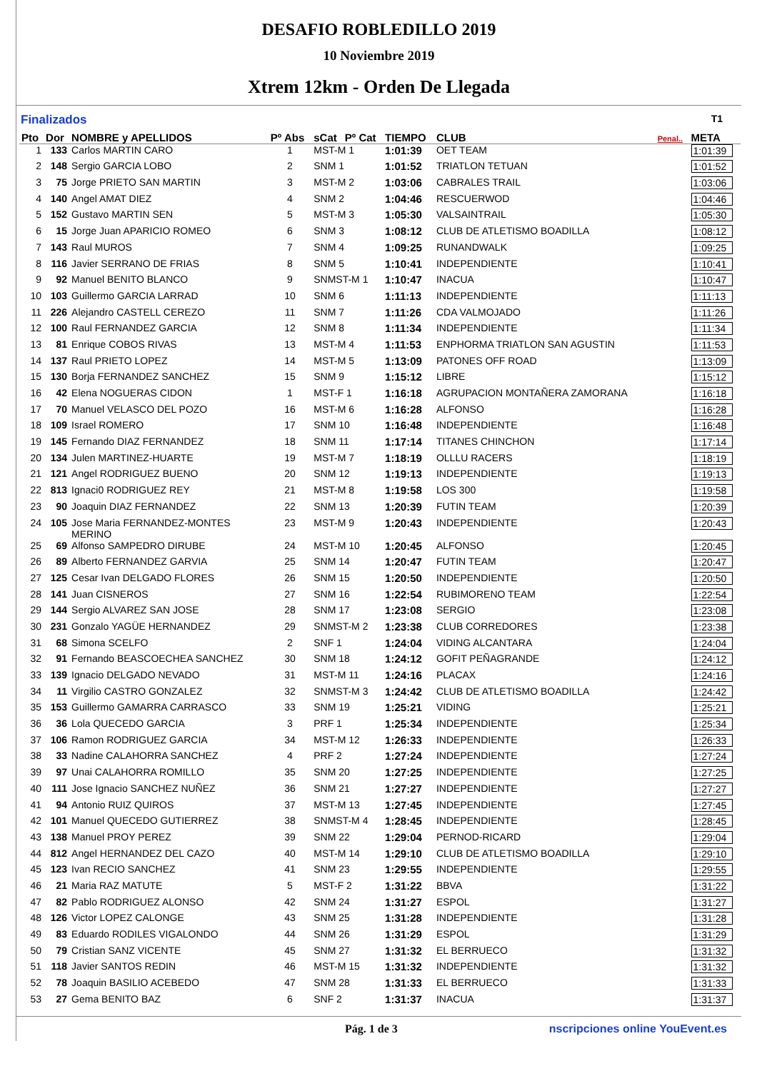DESAFIO ROBLEDILLO 2019
10 Noviembre 2019
Xtrem 12km - Orden De Llegada
Finalizados T1
| Pto | Dor | NOMBRE y APELLIDOS | Pº Abs | sCat | Pº Cat | TIEMPO | CLUB | Penal.. | META |
| --- | --- | --- | --- | --- | --- | --- | --- | --- | --- |
| 1 | 133 | Carlos MARTIN CARO | 1 | MST-M 1 | | 1:01:39 | OET TEAM | | 1:01:39 |
| 2 | 148 | Sergio GARCIA LOBO | 2 | SNM 1 | | 1:01:52 | TRIATLON TETUAN | | 1:01:52 |
| 3 | 75 | Jorge PRIETO SAN MARTIN | 3 | MST-M 2 | | 1:03:06 | CABRALES TRAIL | | 1:03:06 |
| 4 | 140 | Angel AMAT DIEZ | 4 | SNM 2 | | 1:04:46 | RESCUERWOD | | 1:04:46 |
| 5 | 152 | Gustavo MARTIN SEN | 5 | MST-M 3 | | 1:05:30 | VALSAINTRAIL | | 1:05:30 |
| 6 | 15 | Jorge Juan APARICIO ROMEO | 6 | SNM 3 | | 1:08:12 | CLUB DE ATLETISMO BOADILLA | | 1:08:12 |
| 7 | 143 | Raul MUROS | 7 | SNM 4 | | 1:09:25 | RUNANDWALK | | 1:09:25 |
| 8 | 116 | Javier SERRANO DE FRIAS | 8 | SNM 5 | | 1:10:41 | INDEPENDIENTE | | 1:10:41 |
| 9 | 92 | Manuel BENITO BLANCO | 9 | SNMST-M 1 | | 1:10:47 | INACUA | | 1:10:47 |
| 10 | 103 | Guillermo GARCIA LARRAD | 10 | SNM 6 | | 1:11:13 | INDEPENDIENTE | | 1:11:13 |
| 11 | 226 | Alejandro CASTELL CEREZO | 11 | SNM 7 | | 1:11:26 | CDA VALMOJADO | | 1:11:26 |
| 12 | 100 | Raul FERNANDEZ GARCIA | 12 | SNM 8 | | 1:11:34 | INDEPENDIENTE | | 1:11:34 |
| 13 | 81 | Enrique COBOS RIVAS | 13 | MST-M 4 | | 1:11:53 | ENPHORMA TRIATLON SAN AGUSTIN | | 1:11:53 |
| 14 | 137 | Raul PRIETO LOPEZ | 14 | MST-M 5 | | 1:13:09 | PATONES OFF ROAD | | 1:13:09 |
| 15 | 130 | Borja FERNANDEZ SANCHEZ | 15 | SNM 9 | | 1:15:12 | LIBRE | | 1:15:12 |
| 16 | 42 | Elena NOGUERAS CIDON | 1 | MST-F 1 | | 1:16:18 | AGRUPACION MONTAÑERA ZAMORANA | | 1:16:18 |
| 17 | 70 | Manuel VELASCO DEL POZO | 16 | MST-M 6 | | 1:16:28 | ALFONSO | | 1:16:28 |
| 18 | 109 | Israel ROMERO | 17 | SNM 10 | | 1:16:48 | INDEPENDIENTE | | 1:16:48 |
| 19 | 145 | Fernando DIAZ FERNANDEZ | 18 | SNM 11 | | 1:17:14 | TITANES CHINCHON | | 1:17:14 |
| 20 | 134 | Julen MARTINEZ-HUARTE | 19 | MST-M 7 | | 1:18:19 | OLLLU RACERS | | 1:18:19 |
| 21 | 121 | Angel RODRIGUEZ BUENO | 20 | SNM 12 | | 1:19:13 | INDEPENDIENTE | | 1:19:13 |
| 22 | 813 | Ignaci0 RODRIGUEZ REY | 21 | MST-M 8 | | 1:19:58 | LOS 300 | | 1:19:58 |
| 23 | 90 | Joaquin DIAZ FERNANDEZ | 22 | SNM 13 | | 1:20:39 | FUTIN TEAM | | 1:20:39 |
| 24 | 105 | Jose Maria FERNANDEZ-MONTES MERINO | 23 | MST-M 9 | | 1:20:43 | INDEPENDIENTE | | 1:20:43 |
| 25 | 69 | Alfonso SAMPEDRO DIRUBE | 24 | MST-M 10 | | 1:20:45 | ALFONSO | | 1:20:45 |
| 26 | 89 | Alberto FERNANDEZ GARVIA | 25 | SNM 14 | | 1:20:47 | FUTIN TEAM | | 1:20:47 |
| 27 | 125 | Cesar Ivan DELGADO FLORES | 26 | SNM 15 | | 1:20:50 | INDEPENDIENTE | | 1:20:50 |
| 28 | 141 | Juan CISNEROS | 27 | SNM 16 | | 1:22:54 | RUBIMORENO TEAM | | 1:22:54 |
| 29 | 144 | Sergio ALVAREZ SAN JOSE | 28 | SNM 17 | | 1:23:08 | SERGIO | | 1:23:08 |
| 30 | 231 | Gonzalo YAGÜE HERNANDEZ | 29 | SNMST-M 2 | | 1:23:38 | CLUB CORREDORES | | 1:23:38 |
| 31 | 68 | Simona SCELFO | 2 | SNF 1 | | 1:24:04 | VIDING ALCANTARA | | 1:24:04 |
| 32 | 91 | Fernando BEASCOECHEA SANCHEZ | 30 | SNM 18 | | 1:24:12 | GOFIT PEÑAGRANDE | | 1:24:12 |
| 33 | 139 | Ignacio DELGADO NEVADO | 31 | MST-M 11 | | 1:24:16 | PLACAX | | 1:24:16 |
| 34 | 11 | Virgilio CASTRO GONZALEZ | 32 | SNMST-M 3 | | 1:24:42 | CLUB DE ATLETISMO BOADILLA | | 1:24:42 |
| 35 | 153 | Guillermo GAMARRA CARRASCO | 33 | SNM 19 | | 1:25:21 | VIDING | | 1:25:21 |
| 36 | 36 | Lola QUECEDO GARCIA | 3 | PRF 1 | | 1:25:34 | INDEPENDIENTE | | 1:25:34 |
| 37 | 106 | Ramon RODRIGUEZ GARCIA | 34 | MST-M 12 | | 1:26:33 | INDEPENDIENTE | | 1:26:33 |
| 38 | 33 | Nadine CALAHORRA SANCHEZ | 4 | PRF 2 | | 1:27:24 | INDEPENDIENTE | | 1:27:24 |
| 39 | 97 | Unai CALAHORRA ROMILLO | 35 | SNM 20 | | 1:27:25 | INDEPENDIENTE | | 1:27:25 |
| 40 | 111 | Jose Ignacio SANCHEZ NUÑEZ | 36 | SNM 21 | | 1:27:27 | INDEPENDIENTE | | 1:27:27 |
| 41 | 94 | Antonio RUIZ QUIROS | 37 | MST-M 13 | | 1:27:45 | INDEPENDIENTE | | 1:27:45 |
| 42 | 101 | Manuel QUECEDO GUTIERREZ | 38 | SNMST-M 4 | | 1:28:45 | INDEPENDIENTE | | 1:28:45 |
| 43 | 138 | Manuel PROY PEREZ | 39 | SNM 22 | | 1:29:04 | PERNOD-RICARD | | 1:29:04 |
| 44 | 812 | Angel HERNANDEZ DEL CAZO | 40 | MST-M 14 | | 1:29:10 | CLUB DE ATLETISMO BOADILLA | | 1:29:10 |
| 45 | 123 | Ivan RECIO SANCHEZ | 41 | SNM 23 | | 1:29:55 | INDEPENDIENTE | | 1:29:55 |
| 46 | 21 | Maria RAZ MATUTE | 5 | MST-F 2 | | 1:31:22 | BBVA | | 1:31:22 |
| 47 | 82 | Pablo RODRIGUEZ ALONSO | 42 | SNM 24 | | 1:31:27 | ESPOL | | 1:31:27 |
| 48 | 126 | Victor LOPEZ CALONGE | 43 | SNM 25 | | 1:31:28 | INDEPENDIENTE | | 1:31:28 |
| 49 | 83 | Eduardo RODILES VIGALONDO | 44 | SNM 26 | | 1:31:29 | ESPOL | | 1:31:29 |
| 50 | 79 | Cristian SANZ VICENTE | 45 | SNM 27 | | 1:31:32 | EL BERRUECO | | 1:31:32 |
| 51 | 118 | Javier SANTOS REDIN | 46 | MST-M 15 | | 1:31:32 | INDEPENDIENTE | | 1:31:32 |
| 52 | 78 | Joaquin BASILIO ACEBEDO | 47 | SNM 28 | | 1:31:33 | EL BERRUECO | | 1:31:33 |
| 53 | 27 | Gema BENITO BAZ | 6 | SNF 2 | | 1:31:37 | INACUA | | 1:31:37 |
Pág. 1 de 3 nscripciones online YouEvent.es